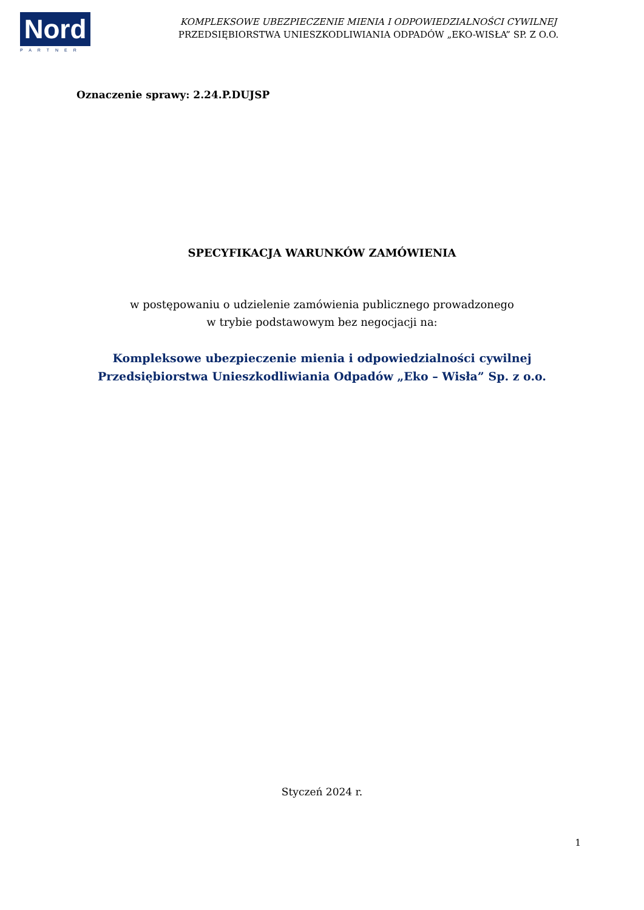Nord
PARTNER
KOMPLEKSOWE UBEZPIECZENIE MIENIA I ODPOWIEDZIALNOŚCI CYWILNEJ
PRZEDSIĘBIORSTWA UNIESZKODLIWIANIA ODPADÓW „EKO-WISŁA” SP. Z O.O.
Oznaczenie sprawy: 2.24.P.DUJSP
SPECYFIKACJA WARUNKÓW ZAMÓWIENIA
w postępowaniu o udzielenie zamówienia publicznego prowadzonego
w trybie podstawowym bez negocjacji na:
Kompleksowe ubezpieczenie mienia i odpowiedzialności cywilnej
Przedsiębiorstwa Unieszkodliwiania Odpadów „Eko – Wisła” Sp. z o.o.
Styczeń 2024 r.
1